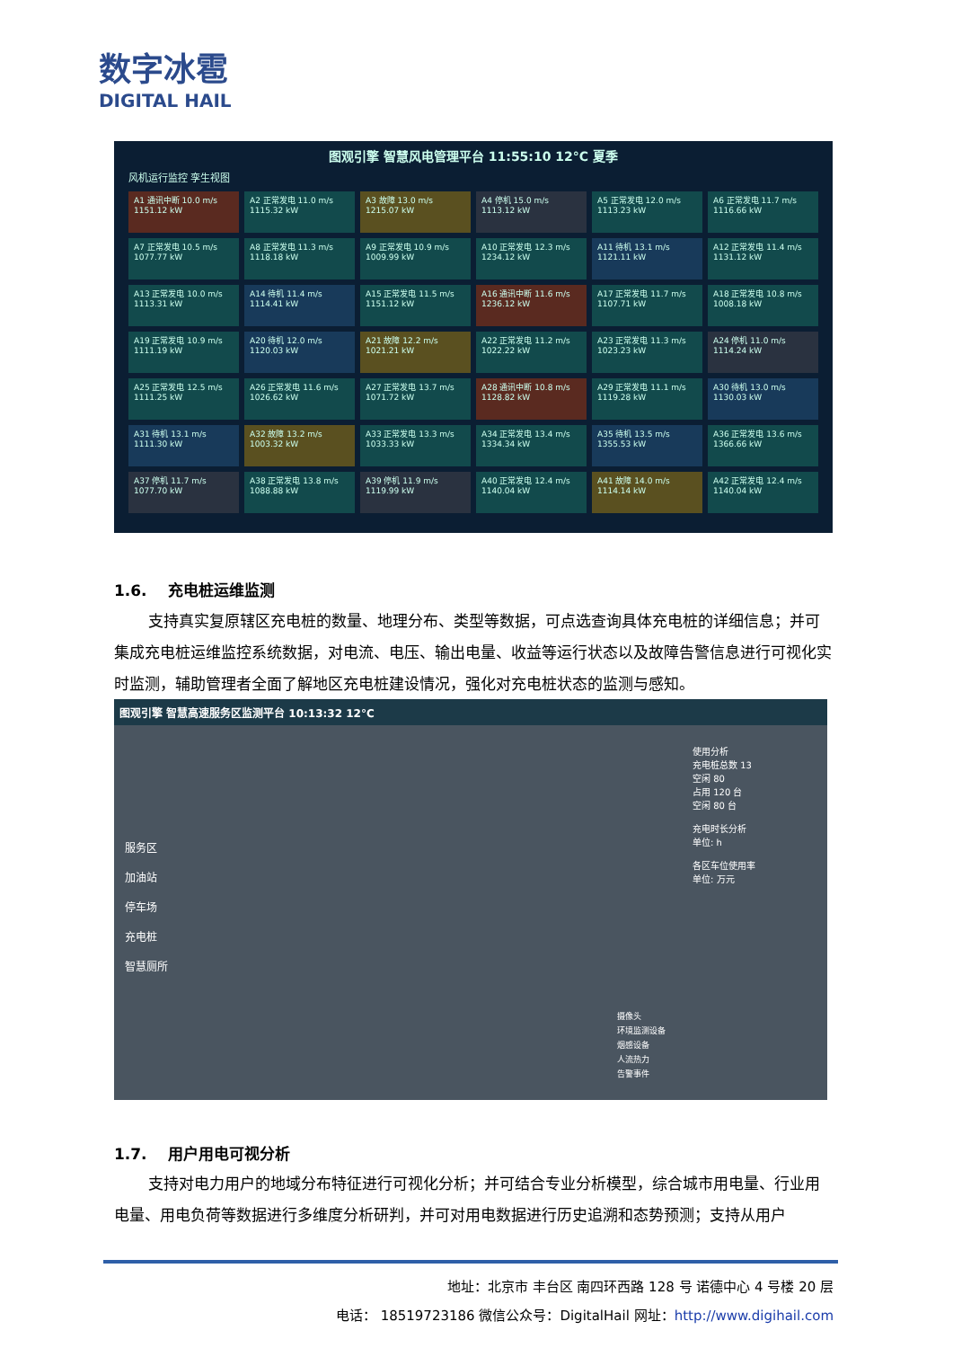数字冰雹
DIGITAL HAIL
图观引擎 智慧风电管理平台 11:55:10 12°C 夏季
风机运行监控 孪生视图
A1 通讯中断 10.0 m/s 1151.12 kW
A2 正常发电 11.0 m/s 1115.32 kW
A3 故障 13.0 m/s 1215.07 kW
A4 停机 15.0 m/s 1113.12 kW
A5 正常发电 12.0 m/s 1113.23 kW
A6 正常发电 11.7 m/s 1116.66 kW
A7 正常发电 10.5 m/s 1077.77 kW
A8 正常发电 11.3 m/s 1118.18 kW
A9 正常发电 10.9 m/s 1009.99 kW
A10 正常发电 12.3 m/s 1234.12 kW
A11 待机 13.1 m/s 1121.11 kW
A12 正常发电 11.4 m/s 1131.12 kW
A13 正常发电 10.0 m/s 1113.31 kW
A14 待机 11.4 m/s 1114.41 kW
A15 正常发电 11.5 m/s 1151.12 kW
A16 通讯中断 11.6 m/s 1236.12 kW
A17 正常发电 11.7 m/s 1107.71 kW
A18 正常发电 10.8 m/s 1008.18 kW
A19 正常发电 10.9 m/s 1111.19 kW
A20 待机 12.0 m/s 1120.03 kW
A21 故障 12.2 m/s 1021.21 kW
A22 正常发电 11.2 m/s 1022.22 kW
A23 正常发电 11.3 m/s 1023.23 kW
A24 停机 11.0 m/s 1114.24 kW
A25 正常发电 12.5 m/s 1111.25 kW
A26 正常发电 11.6 m/s 1026.62 kW
A27 正常发电 13.7 m/s 1071.72 kW
A28 通讯中断 10.8 m/s 1128.82 kW
A29 正常发电 11.1 m/s 1119.28 kW
A30 待机 13.0 m/s 1130.03 kW
A31 待机 13.1 m/s 1111.30 kW
A32 故障 13.2 m/s 1003.32 kW
A33 正常发电 13.3 m/s 1033.33 kW
A34 正常发电 13.4 m/s 1334.34 kW
A35 待机 13.5 m/s 1355.53 kW
A36 正常发电 13.6 m/s 1366.66 kW
A37 停机 11.7 m/s 1077.70 kW
A38 正常发电 13.8 m/s 1088.88 kW
A39 停机 11.9 m/s 1119.99 kW
A40 正常发电 12.4 m/s 1140.04 kW
A41 故障 14.0 m/s 1114.14 kW
A42 正常发电 12.4 m/s 1140.04 kW
1.6. 充电桩运维监测
支持真实复原辖区充电桩的数量、地理分布、类型等数据，可点选查询具体充电桩的详细信息；并可集成充电桩运维监控系统数据，对电流、电压、输出电量、收益等运行状态以及故障告警信息进行可视化实时监测，辅助管理者全面了解地区充电桩建设情况，强化对充电桩状态的监测与感知。
图观引擎 智慧高速服务区监测平台 10:13:32 12°C
服务区
加油站
停车场
充电桩
智慧厕所
使用分析
充电桩总数 13
空闲 80
占用 120 台
空闲 80 台
充电时长分析
单位: h
各区车位使用率
单位: 万元
摄像头
环境监测设备
烟感设备
人流热力
告警事件
1.7. 用户用电可视分析
支持对电力用户的地域分布特征进行可视化分析；并可结合专业分析模型，综合城市用电量、行业用电量、用电负荷等数据进行多维度分析研判，并可对用电数据进行历史追溯和态势预测；支持从用户
地址：北京市 丰台区 南四环西路 128 号 诺德中心 4 号楼 20 层
电话： 18519723186 微信公众号：DigitalHail 网址：http://www.digihail.com